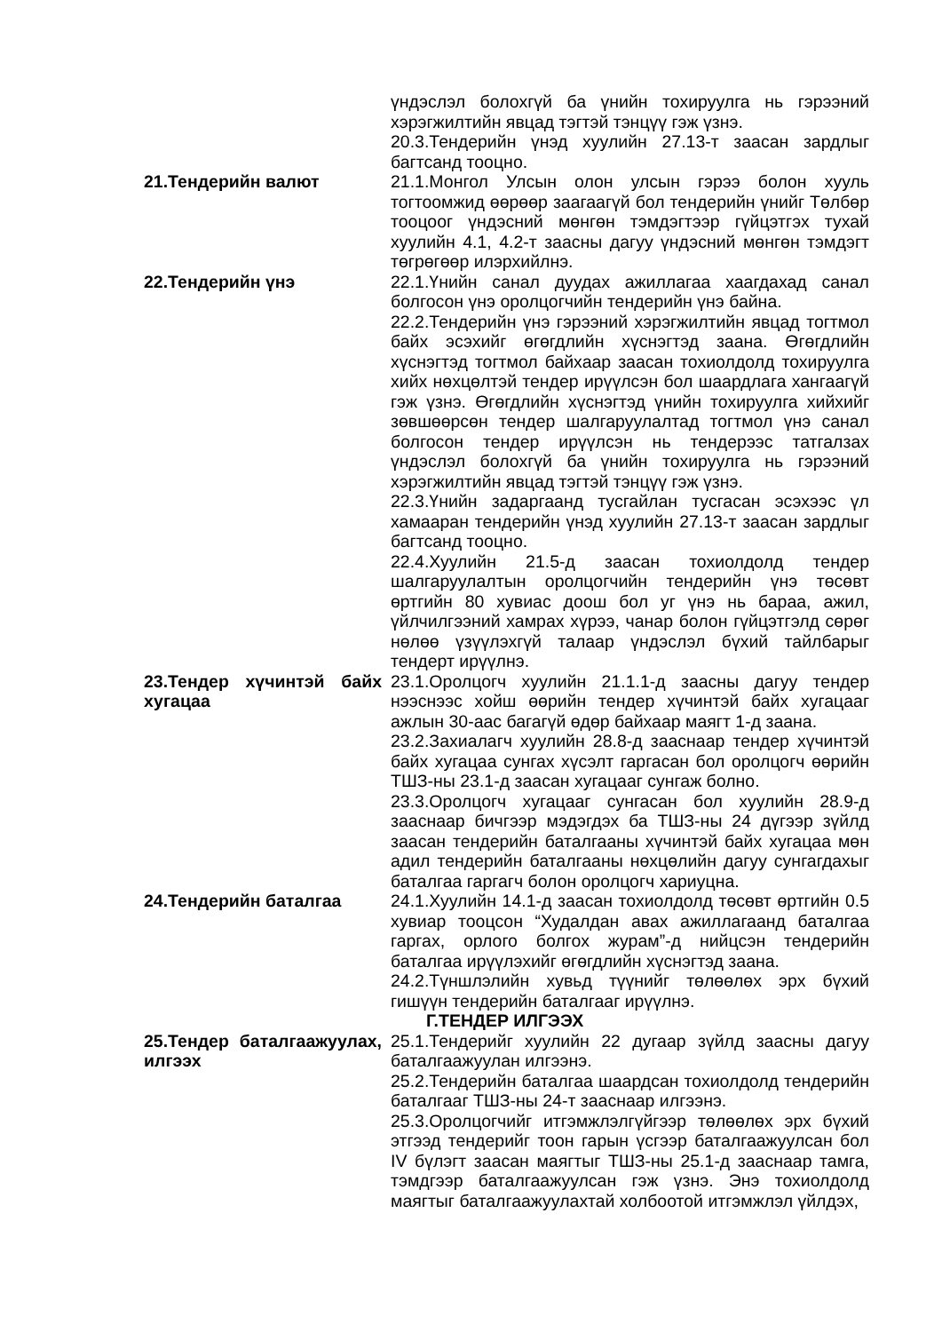үндэслэл болохгүй ба үнийн тохируулга нь гэрээний хэрэгжилтийн явцад тэгтэй тэнцүү гэж үзнэ.
20.3.Тендерийн үнэд хуулийн 27.13-т заасан зардлыг багтсанд тооцно.
21.Тендерийн валют 21.1.Монгол Улсын олон улсын гэрээ болон хууль тогтоомжид өөрөөр заагаагүй бол тендерийн үнийг Төлбөр тооцоог үндэсний мөнгөн тэмдэгтээр гүйцэтгэх тухай хуулийн 4.1, 4.2-т заасны дагуу үндэсний мөнгөн тэмдэгт төгрөгөөр илэрхийлнэ.
22.Тендерийн үнэ 22.1.Үнийн санал дуудах ажиллагаа хаагдахад санал болгосон үнэ оролцогчийн тендерийн үнэ байна.
22.2.Тендерийн үнэ гэрээний хэрэгжилтийн явцад тогтмол байх эсэхийг өгөгдлийн хүснэгтэд заана. Өгөгдлийн хүснэгтэд тогтмол байхаар заасан тохиолдолд тохируулга хийх нөхцөлтэй тендер ирүүлсэн бол шаардлага хангаагүй гэж үзнэ. Өгөгдлийн хүснэгтэд үнийн тохируулга хийхийг зөвшөөрсөн тендер шалгаруулалтад тогтмол үнэ санал болгосон тендер ирүүлсэн нь тендерээс татгалзах үндэслэл болохгүй ба үнийн тохируулга нь гэрээний хэрэгжилтийн явцад тэгтэй тэнцүү гэж үзнэ.
22.3.Үнийн задаргаанд тусгайлан тусгасан эсэхээс үл хамааран тендерийн үнэд хуулийн 27.13-т заасан зардлыг багтсанд тооцно.
22.4.Хуулийн 21.5-д заасан тохиолдолд тендер шалгаруулалтын оролцогчийн тендерийн үнэ төсөвт өртгийн 80 хувиас доош бол уг үнэ нь бараа, ажил, үйлчилгээний хамрах хүрээ, чанар болон гүйцэтгэлд сөрөг нөлөө үзүүлэхгүй талаар үндэслэл бүхий тайлбарыг тендерт ирүүлнэ.
23.Тендер хүчинтэй байх хугацаа
23.1.Оролцогч хуулийн 21.1.1-д заасны дагуу тендер нээснээс хойш өөрийн тендер хүчинтэй байх хугацааг ажлын 30-аас багагүй өдөр байхаар маягт 1-д заана.
23.2.Захиалагч хуулийн 28.8-д зааснаар тендер хүчинтэй байх хугацаа сунгах хүсэлт гаргасан бол оролцогч өөрийн ТШЗ-ны 23.1-д заасан хугацааг сунгаж болно.
23.3.Оролцогч хугацааг сунгасан бол хуулийн 28.9-д зааснаар бичгээр мэдэгдэх ба ТШЗ-ны 24 дүгээр зүйлд заасан тендерийн баталгааны хүчинтэй байх хугацаа мөн адил тендерийн баталгааны нөхцөлийн дагуу сунгагдахыг баталгаа гаргагч болон оролцогч хариуцна.
24.Тендерийн баталгаа 24.1.Хуулийн 14.1-д заасан тохиолдолд төсөвт өртгийн 0.5 хувиар тооцсон “Худалдан авах ажиллагаанд баталгаа гаргах, орлого болгох журам”-д нийцсэн тендерийн баталгаа ирүүлэхийг өгөгдлийн хүснэгтэд заана.
24.2.Түншлэлийн хувьд түүнийг төлөөлөх эрх бүхий гишүүн тендерийн баталгааг ирүүлнэ.
Г.ТЕНДЕР ИЛГЭЭХ
25.Тендер баталгаажуулах, илгээх
25.1.Тендерийг хуулийн 22 дугаар зүйлд заасны дагуу баталгаажуулан илгээнэ.
25.2.Тендерийн баталгаа шаардсан тохиолдолд тендерийн баталгааг ТШЗ-ны 24-т зааснаар илгээнэ.
25.3.Оролцогчийг итгэмжлэлгүйгээр төлөөлөх эрх бүхий этгээд тендерийг тоон гарын үсгээр баталгаажуулсан бол IV бүлэгт заасан маягтыг ТШЗ-ны 25.1-д зааснаар тамга, тэмдгээр баталгаажуулсан гэж үзнэ. Энэ тохиолдолд маягтыг баталгаажуулахтай холбоотой итгэмжлэл үйлдэх,